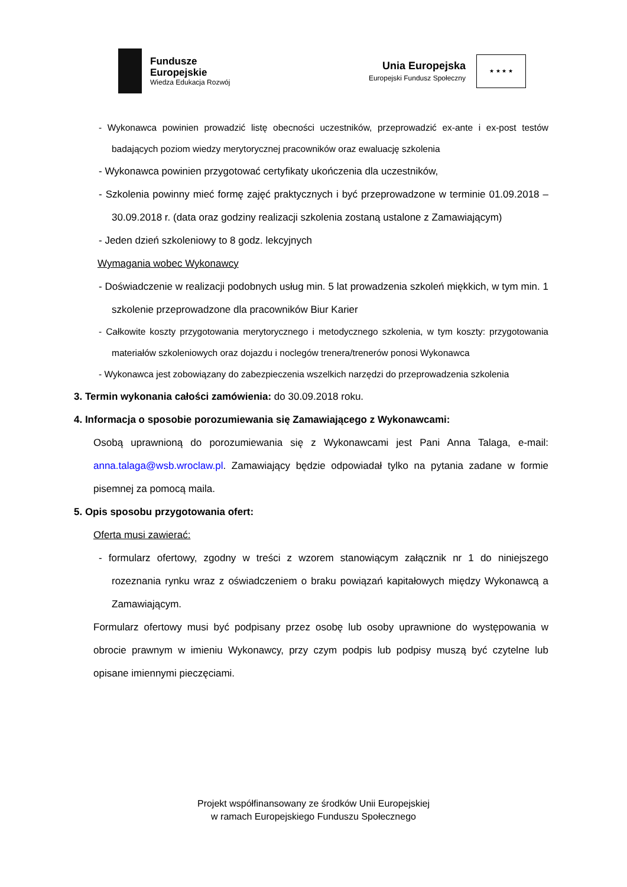Fundusze
Europejskie
Wiedza Edukacja Rozwój
Unia Europejska
Europejski Fundusz Społeczny
★ ★ ★ ★
- Wykonawca powinien prowadzić listę obecności uczestników, przeprowadzić ex-ante i ex-post testów badających poziom wiedzy merytorycznej pracowników oraz ewaluację szkolenia
- Wykonawca powinien przygotować certyfikaty ukończenia dla uczestników,
- Szkolenia powinny mieć formę zajęć praktycznych i być przeprowadzone w terminie 01.09.2018 – 30.09.2018 r. (data oraz godziny realizacji szkolenia zostaną ustalone z Zamawiającym)
- Jeden dzień szkoleniowy to 8 godz. lekcyjnych
Wymagania wobec Wykonawcy
- Doświadczenie w realizacji podobnych usług min. 5 lat prowadzenia szkoleń miękkich, w tym min. 1 szkolenie przeprowadzone dla pracowników Biur Karier
- Całkowite koszty przygotowania merytorycznego i metodycznego szkolenia, w tym koszty: przygotowania materiałów szkoleniowych oraz dojazdu i noclegów trenera/trenerów ponosi Wykonawca
- Wykonawca jest zobowiązany do zabezpieczenia wszelkich narzędzi do przeprowadzenia szkolenia
3. Termin wykonania całości zamówienia: do 30.09.2018 roku.
4. Informacja o sposobie porozumiewania się Zamawiającego z Wykonawcami:
Osobą uprawnioną do porozumiewania się z Wykonawcami jest Pani Anna Talaga, e-mail: anna.talaga@wsb.wroclaw.pl. Zamawiający będzie odpowiadał tylko na pytania zadane w formie pisemnej za pomocą maila.
5. Opis sposobu przygotowania ofert:
Oferta musi zawierać:
- formularz ofertowy, zgodny w treści z wzorem stanowiącym załącznik nr 1 do niniejszego rozeznania rynku wraz z oświadczeniem o braku powiązań kapitałowych między Wykonawcą a Zamawiającym.
Formularz ofertowy musi być podpisany przez osobę lub osoby uprawnione do występowania w obrocie prawnym w imieniu Wykonawcy, przy czym podpis lub podpisy muszą być czytelne lub opisane imiennymi pieczęciami.
Projekt współfinansowany ze środków Unii Europejskiej
w ramach Europejskiego Funduszu Społecznego